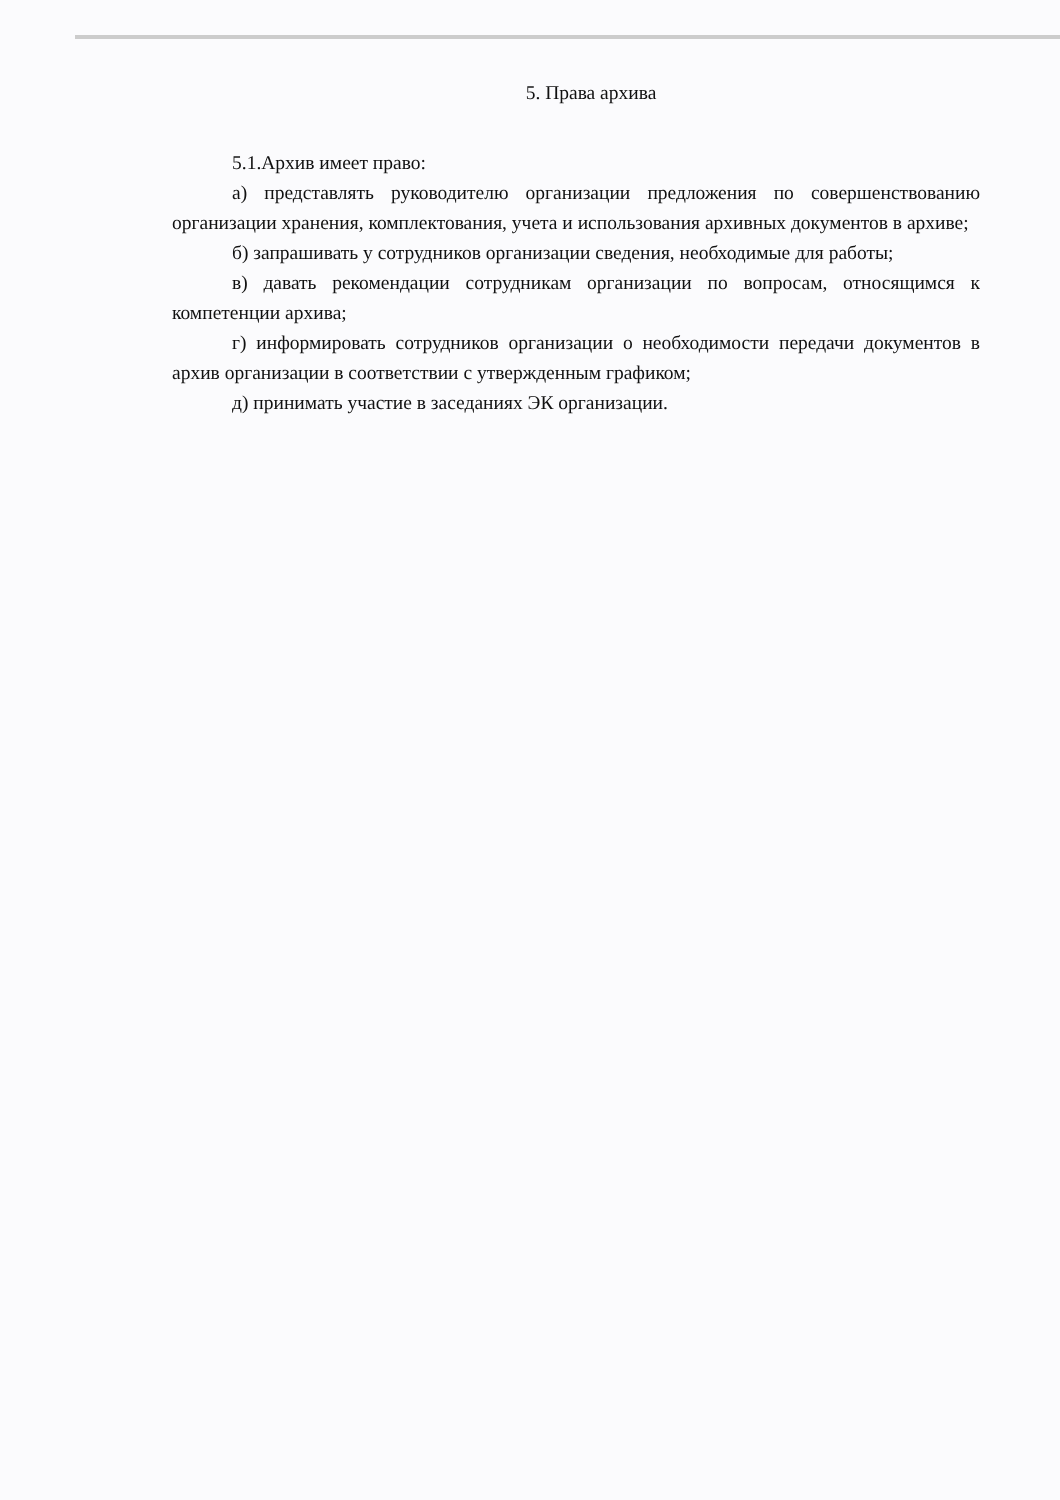5. Права архива
5.1.Архив имеет право:
а) представлять руководителю организации предложения по совершенствованию организации хранения, комплектования, учета и использования архивных документов в архиве;
б) запрашивать у сотрудников организации сведения, необходимые для работы;
в) давать рекомендации сотрудникам организации по вопросам, относящимся к компетенции архива;
г) информировать сотрудников организации о необходимости передачи документов в архив организации в соответствии с утвержденным графиком;
д) принимать участие в заседаниях ЭК организации.